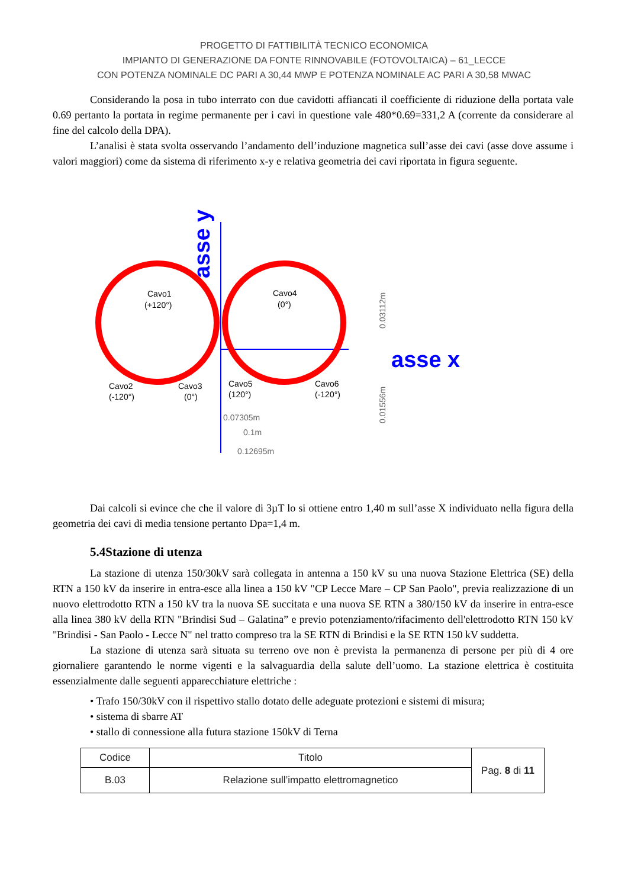PROGETTO DI FATTIBILITÀ TECNICO ECONOMICA
IMPIANTO DI GENERAZIONE DA FONTE RINNOVABILE (FOTOVOLTAICA) – 61_LECCE
CON POTENZA NOMINALE DC PARI A 30,44 MWP E POTENZA NOMINALE AC PARI A 30,58 MWAC
Considerando la posa in tubo interrato con due cavidotti affiancati il coefficiente di riduzione della portata vale 0.69 pertanto la portata in regime permanente per i cavi in questione vale 480*0.69=331,2 A (corrente da considerare al fine del calcolo della DPA).
L’analisi è stata svolta osservando l’andamento dell’induzione magnetica sull’asse dei cavi (asse dove assume i valori maggiori) come da sistema di riferimento x-y e relativa geometria dei cavi riportata in figura seguente.
asse y
asse x
Cavo1
(+120°)
Cavo4
(0°)
Cavo2
(-120°)
Cavo3
(0°)
Cavo5
(120°)
Cavo6
(-120°)
0.07305m
0.1m
0.12695m
0.03112m
0.01556m
Dai calcoli si evince che che il valore di 3µT lo si ottiene entro 1,40 m sull’asse X individuato nella figura della geometria dei cavi di media tensione pertanto Dpa=1,4 m.
5.4Stazione di utenza
La stazione di utenza 150/30kV sarà collegata in antenna a 150 kV su una nuova Stazione Elettrica (SE) della RTN a 150 kV da inserire in entra-esce alla linea a 150 kV "CP Lecce Mare – CP San Paolo", previa realizzazione di un nuovo elettrodotto RTN a 150 kV tra la nuova SE succitata e una nuova SE RTN a 380/150 kV da inserire in entra-esce alla linea 380 kV della RTN "Brindisi Sud – Galatina” e previo potenziamento/rifacimento dell'elettrodotto RTN 150 kV "Brindisi - San Paolo - Lecce N" nel tratto compreso tra la SE RTN di Brindisi e la SE RTN 150 kV suddetta.
La stazione di utenza sarà situata su terreno ove non è prevista la permanenza di persone per più di 4 ore giornaliere garantendo le norme vigenti e la salvaguardia della salute dell’uomo. La stazione elettrica è costituita essenzialmente dalle seguenti apparecchiature elettriche :
• Trafo 150/30kV con il rispettivo stallo dotato delle adeguate protezioni e sistemi di misura;
• sistema di sbarre AT
• stallo di connessione alla futura stazione 150kV di Terna
| Codice | Titolo | Pag. 8 di 11 |
| B.03 | Relazione sull’impatto elettromagnetico | |